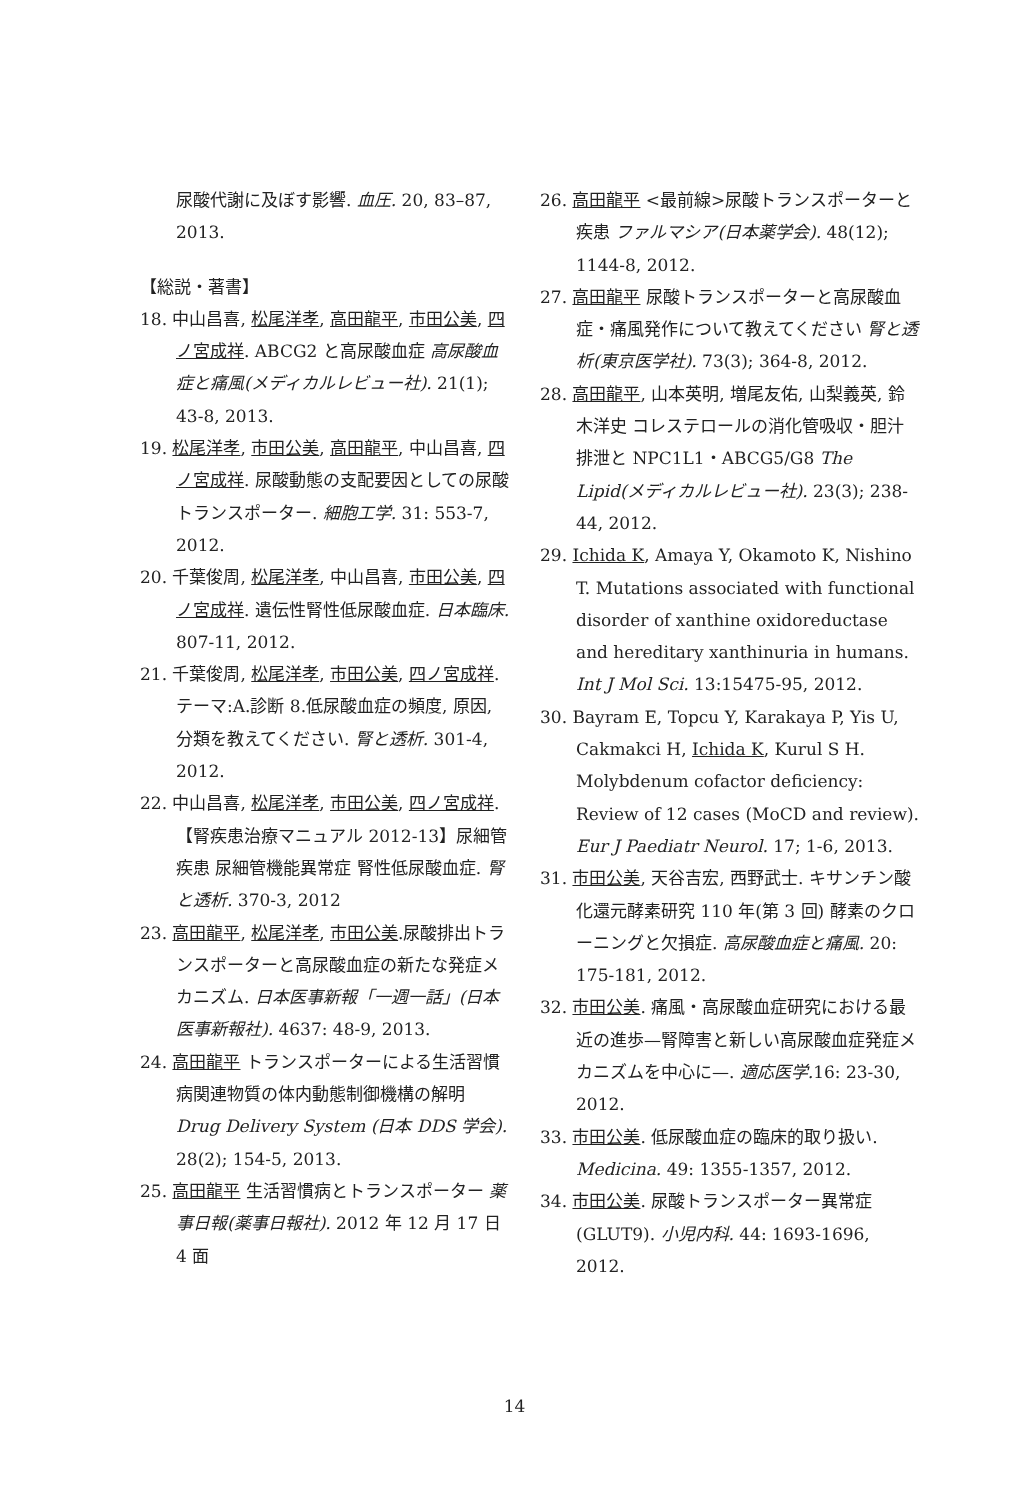尿酸代謝に及ぼす影響. 血圧. 20, 83–87, 2013.
【総説・著書】
18. 中山昌喜, 松尾洋孝, 高田龍平, 市田公美, 四ノ宮成祥. ABCG2 と高尿酸血症 高尿酸血症と痛風(メディカルレビュー社). 21(1); 43-8, 2013.
19. 松尾洋孝, 市田公美, 高田龍平, 中山昌喜, 四ノ宮成祥. 尿酸動態の支配要因としての尿酸トランスポーター. 細胞工学. 31: 553-7, 2012.
20. 千葉俊周, 松尾洋孝, 中山昌喜, 市田公美, 四ノ宮成祥. 遺伝性腎性低尿酸血症. 日本臨床. 807-11, 2012.
21. 千葉俊周, 松尾洋孝, 市田公美, 四ノ宮成祥. テーマ:A.診断 8.低尿酸血症の頻度, 原因, 分類を教えてください. 腎と透析. 301-4, 2012.
22. 中山昌喜, 松尾洋孝, 市田公美, 四ノ宮成祥.【腎疾患治療マニュアル 2012-13】尿細管疾患 尿細管機能異常症 腎性低尿酸血症. 腎と透析. 370-3, 2012
23. 高田龍平, 松尾洋孝, 市田公美.尿酸排出トランスポーターと高尿酸血症の新たな発症メカニズム. 日本医事新報「一週一話」(日本医事新報社). 4637: 48-9, 2013.
24. 高田龍平 トランスポーターによる生活習慣病関連物質の体内動態制御機構の解明 Drug Delivery System (日本 DDS 学会). 28(2); 154-5, 2013.
25. 高田龍平 生活習慣病とトランスポーター 薬事日報(薬事日報社). 2012 年 12 月 17 日 4 面
26. 高田龍平 <最前線>尿酸トランスポーターと疾患 ファルマシア(日本薬学会). 48(12); 1144-8, 2012.
27. 高田龍平 尿酸トランスポーターと高尿酸血症・痛風発作について教えてください 腎と透析(東京医学社). 73(3); 364-8, 2012.
28. 高田龍平, 山本英明, 増尾友佑, 山梨義英, 鈴木洋史 コレステロールの消化管吸収・胆汁排泄と NPC1L1・ABCG5/G8 The Lipid(メディカルレビュー社). 23(3); 238-44, 2012.
29. Ichida K, Amaya Y, Okamoto K, Nishino T. Mutations associated with functional disorder of xanthine oxidoreductase and hereditary xanthinuria in humans. Int J Mol Sci. 13:15475-95, 2012.
30. Bayram E, Topcu Y, Karakaya P, Yis U, Cakmakci H, Ichida K, Kurul S H. Molybdenum cofactor deficiency: Review of 12 cases (MoCD and review). Eur J Paediatr Neurol. 17; 1-6, 2013.
31. 市田公美, 天谷吉宏, 西野武士. キサンチン酸化還元酵素研究 110 年(第 3 回) 酵素のクローニングと欠損症. 高尿酸血症と痛風. 20: 175-181, 2012.
32. 市田公美. 痛風・高尿酸血症研究における最近の進歩—腎障害と新しい高尿酸血症発症メカニズムを中心に—. 適応医学. 16: 23-30, 2012.
33. 市田公美. 低尿酸血症の臨床的取り扱い. Medicina. 49: 1355-1357, 2012.
34. 市田公美. 尿酸トランスポーター異常症(GLUT9). 小児内科. 44: 1693-1696, 2012.
14